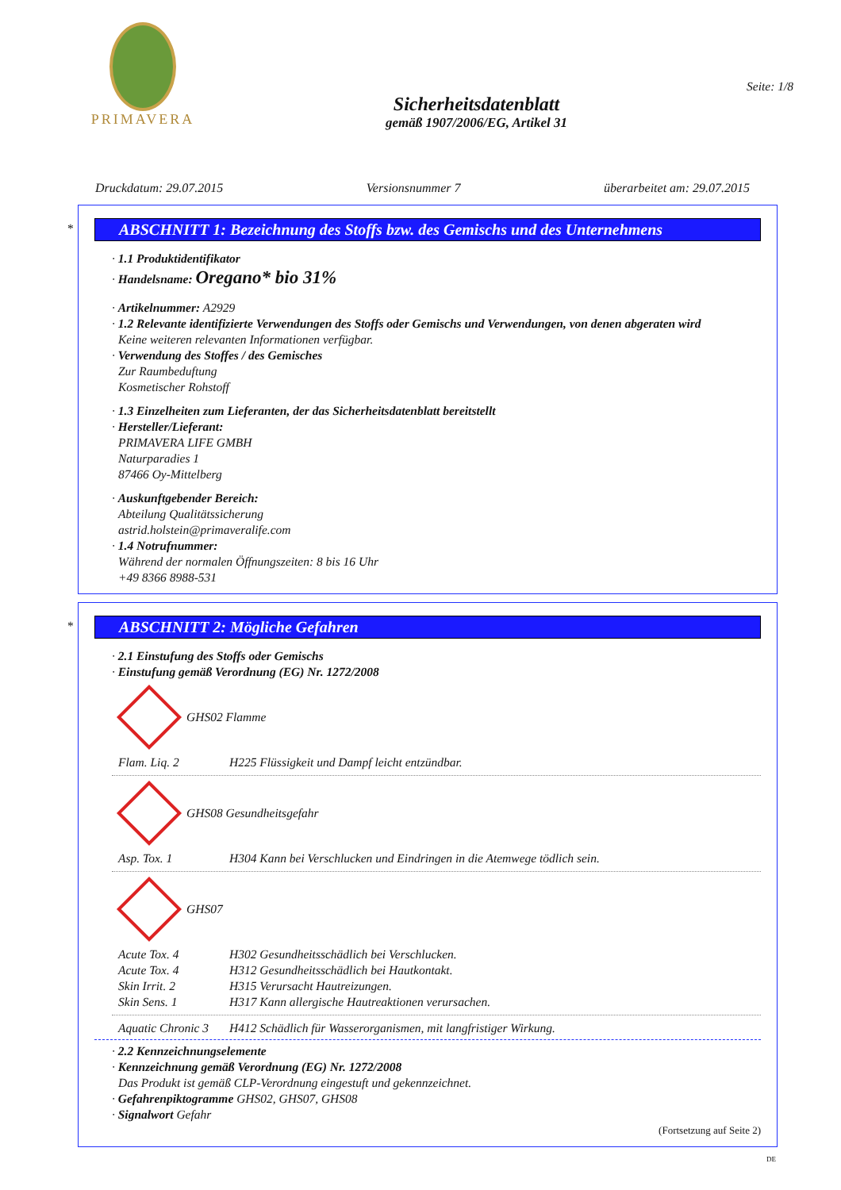PRIMAVERA
Sicherheitsdatenblatt
gemäß 1907/2006/EG, Artikel 31
Seite: 1/8
Druckdatum: 29.07.2015 Versionsnummer 7 überarbeitet am: 29.07.2015
*
ABSCHNITT 1: Bezeichnung des Stoffs bzw. des Gemischs und des Unternehmens
· 1.1 Produktidentifikator
· Handelsname: Oregano* bio 31%
· Artikelnummer: A2929
· 1.2 Relevante identifizierte Verwendungen des Stoffs oder Gemischs und Verwendungen, von denen abgeraten wird
Keine weiteren relevanten Informationen verfügbar.
· Verwendung des Stoffes / des Gemisches
Zur Raumbeduftung
Kosmetischer Rohstoff
· 1.3 Einzelheiten zum Lieferanten, der das Sicherheitsdatenblatt bereitstellt
· Hersteller/Lieferant:
PRIMAVERA LIFE GMBH
Naturparadies 1
87466 Oy-Mittelberg
· Auskunftgebender Bereich:
Abteilung Qualitätssicherung
astrid.holstein@primaveralife.com
· 1.4 Notrufnummer:
Während der normalen Öffnungszeiten: 8 bis 16 Uhr
+49 8366 8988-531
*
ABSCHNITT 2: Mögliche Gefahren
· 2.1 Einstufung des Stoffs oder Gemischs
· Einstufung gemäß Verordnung (EG) Nr. 1272/2008
GHS02 Flamme
Flam. Liq. 2 H225 Flüssigkeit und Dampf leicht entzündbar.
GHS08 Gesundheitsgefahr
Asp. Tox. 1 H304 Kann bei Verschlucken und Eindringen in die Atemwege tödlich sein.
GHS07
Acute Tox. 4 H302 Gesundheitsschädlich bei Verschlucken.
Acute Tox. 4 H312 Gesundheitsschädlich bei Hautkontakt.
Skin Irrit. 2 H315 Verursacht Hautreizungen.
Skin Sens. 1 H317 Kann allergische Hautreaktionen verursachen.
Aquatic Chronic 3 H412 Schädlich für Wasserorganismen, mit langfristiger Wirkung.
· 2.2 Kennzeichnungselemente
· Kennzeichnung gemäß Verordnung (EG) Nr. 1272/2008
Das Produkt ist gemäß CLP-Verordnung eingestuft und gekennzeichnet.
· Gefahrenpiktogramme GHS02, GHS07, GHS08
· Signalwort Gefahr
(Fortsetzung auf Seite 2)
DE